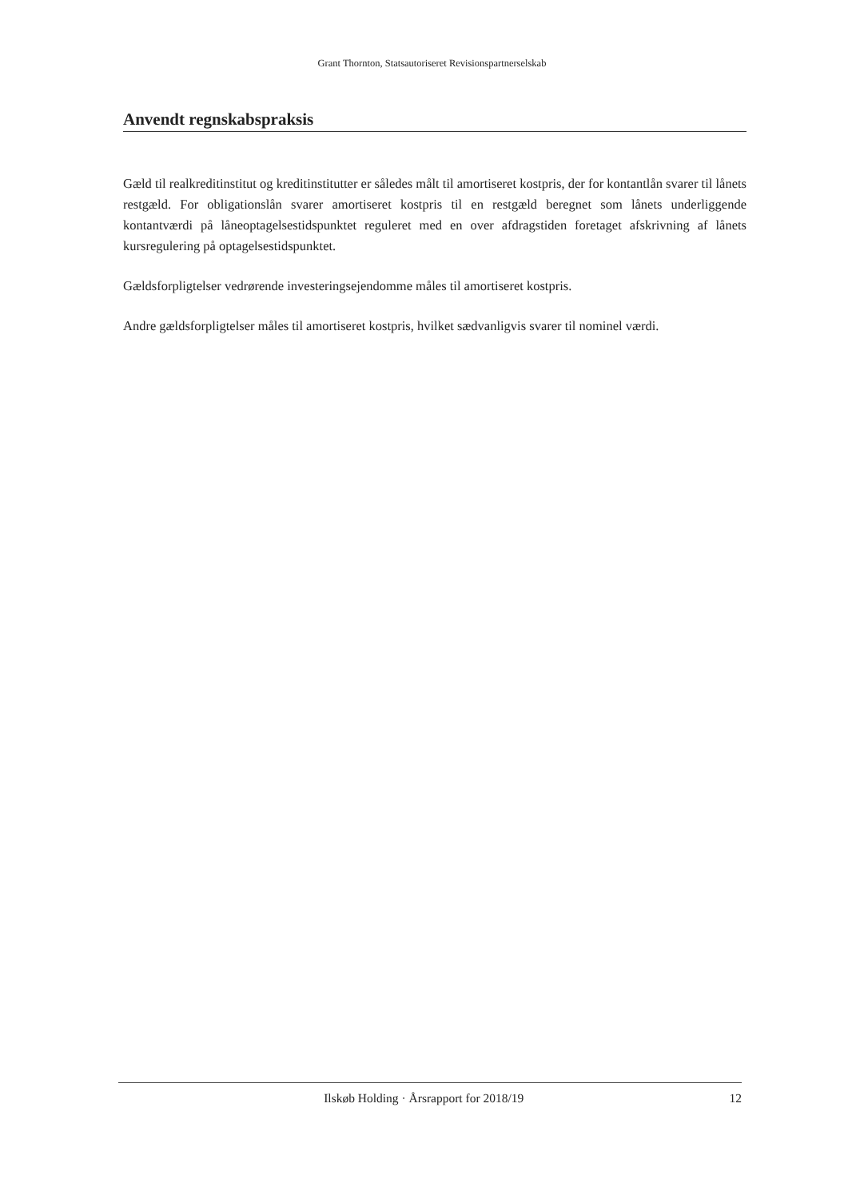Grant Thornton, Statsautoriseret Revisionspartnerselskab
Anvendt regnskabspraksis
Gæld til realkreditinstitut og kreditinstitutter er således målt til amortiseret kostpris, der for kontantlån svarer til lånets restgæld. For obligationslån svarer amortiseret kostpris til en restgæld beregnet som lånets underliggende kontantværdi på låneoptagelsestidspunktet reguleret med en over afdragstiden foretaget afskrivning af lånets kursregulering på optagelsestidspunktet.
Gældsforpligtelser vedrørende investeringsejendomme måles til amortiseret kostpris.
Andre gældsforpligtelser måles til amortiseret kostpris, hvilket sædvanligvis svarer til nominel værdi.
Ilskøb Holding · Årsrapport for 2018/19 12